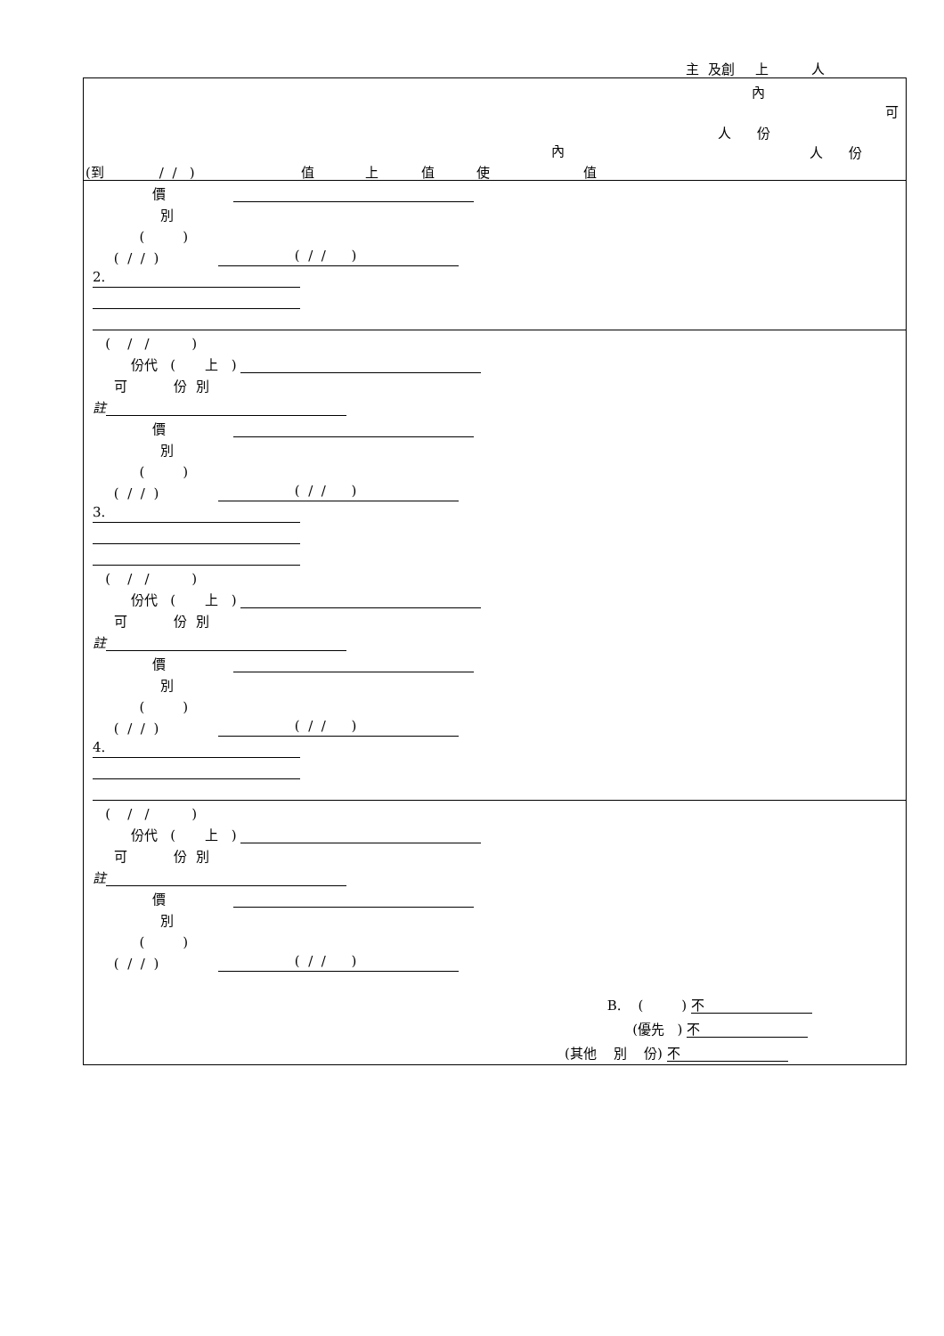主 及創 上 人
內
可
人 份
內
人 份
(到 / / ) 值 上 值 使 值
價
別
( )
( / / ) ( / / )
2.
( / / )
份代 ( 上 )
可 份 別
註
價
別
( )
( / / ) ( / / )
3.
( / / )
份代 ( 上 )
可 份 別
註
價
別
( )
( / / ) ( / / )
4.
( / / )
份代 ( 上 )
可 份 別
註
價
別
( )
( / / ) ( / / )
B. ( ) 不
(優先 ) 不
(其他 別 份) 不